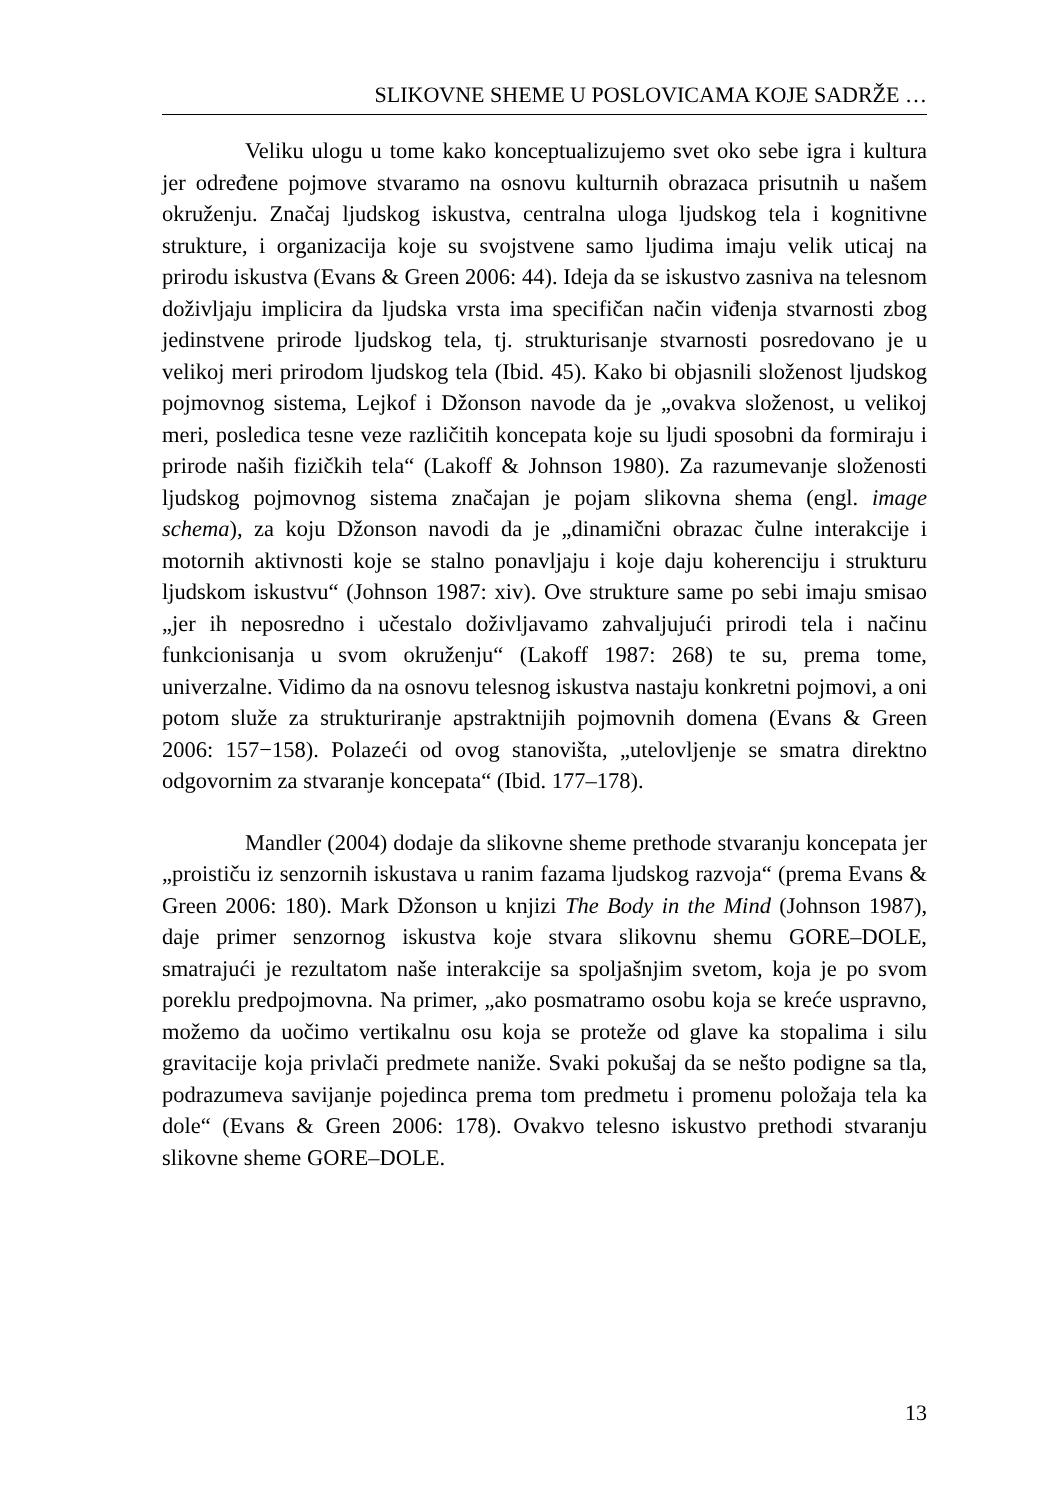SLIKOVNE SHEME U POSLOVICAMA KOJE SADRŽE …
Veliku ulogu u tome kako konceptualizujemo svet oko sebe igra i kultura jer određene pojmove stvaramo na osnovu kulturnih obrazaca prisutnih u našem okruženju. Značaj ljudskog iskustva, centralna uloga ljudskog tela i kognitivne strukture, i organizacija koje su svojstvene samo ljudima imaju velik uticaj na prirodu iskustva (Evans & Green 2006: 44). Ideja da se iskustvo zasniva na telesnom doživljaju implicira da ljudska vrsta ima specifičan način viđenja stvarnosti zbog jedinstvene prirode ljudskog tela, tj. strukturisanje stvarnosti posredovano je u velikoj meri prirodom ljudskog tela (Ibid. 45). Kako bi objasnili složenost ljudskog pojmovnog sistema, Lejkof i Džonson navode da je „ovakva složenost, u velikoj meri, posledica tesne veze različitih koncepata koje su ljudi sposobni da formiraju i prirode naših fizičkih tela“ (Lakoff & Johnson 1980). Za razumevanje složenosti ljudskog pojmovnog sistema značajan je pojam slikovna shema (engl. image schema), za koju Džonson navodi da je „dinamični obrazac čulne interakcije i motornih aktivnosti koje se stalno ponavljaju i koje daju koherenciju i strukturu ljudskom iskustvu“ (Johnson 1987: xiv). Ove strukture same po sebi imaju smisao „jer ih neposredno i učestalo doživljavamo zahvaljujući prirodi tela i načinu funkcionisanja u svom okruženju“ (Lakoff 1987: 268) te su, prema tome, univerzalne. Vidimo da na osnovu telesnog iskustva nastaju konkretni pojmovi, a oni potom služe za strukturiranje apstraktnijih pojmovnih domena (Evans & Green 2006: 157−158). Polazeći od ovog stanovišta, „utelovljenje se smatra direktno odgovornim za stvaranje koncepata“ (Ibid. 177–178).
Mandler (2004) dodaje da slikovne sheme prethode stvaranju koncepata jer „proističu iz senzornih iskustava u ranim fazama ljudskog razvoja“ (prema Evans & Green 2006: 180). Mark Džonson u knjizi The Body in the Mind (Johnson 1987), daje primer senzornog iskustva koje stvara slikovnu shemu GORE–DOLE, smatrajući je rezultatom naše interakcije sa spoljašnjim svetom, koja je po svom poreklu predpojmovna. Na primer, „ako posmatramo osobu koja se kreće uspravno, možemo da uočimo vertikalnu osu koja se proteže od glave ka stopalima i silu gravitacije koja privlači predmete naniže. Svaki pokušaj da se nešto podigne sa tla, podrazumeva savijanje pojedinca prema tom predmetu i promenu položaja tela ka dole“ (Evans & Green 2006: 178). Ovakvo telesno iskustvo prethodi stvaranju slikovne sheme GORE–DOLE.
13